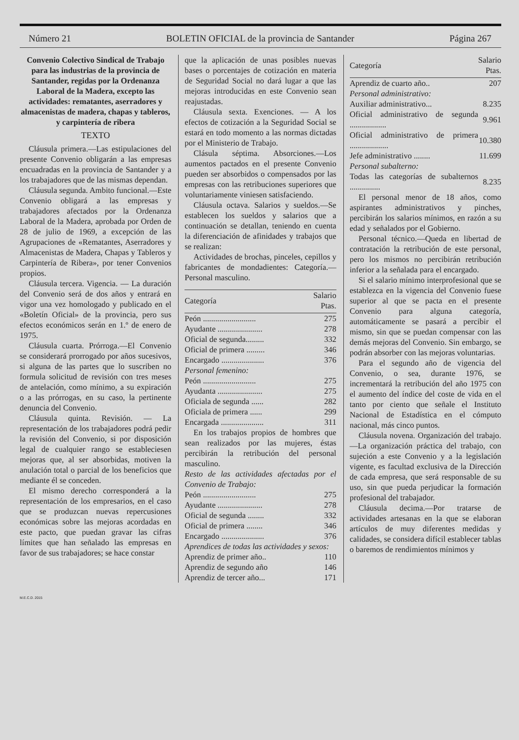Número 21 BOLETIN OFICIAL de la provincia de Santander Página 267
Convenio Colectivo Sindical de Trabajo para las industrias de la provincia de Santander, regidas por la Ordenanza Laboral de la Madera, excepto las actividades: rematantes, aserradores y almacenistas de madera, chapas y tableros, y carpintería de ribera
TEXTO
Cláusula primera.—Las estipulaciones del presente Convenio obligarán a las empresas encuadradas en la provincia de Santander y a los trabajadores que de las mismas dependan.
Cláusula segunda. Ambito funcional.—Este Convenio obligará a las empresas y trabajadores afectados por la Ordenanza Laboral de la Madera, aprobada por Orden de 28 de julio de 1969, a excepción de las Agrupaciones de «Rematantes, Aserradores y Almacenistas de Madera, Chapas y Tableros y Carpintería de Ribera», por tener Convenios propios.
Cláusula tercera. Vigencia. — La duración del Convenio será de dos años y entrará en vigor una vez homologado y publicado en el «Boletín Oficial» de la provincia, pero sus efectos económicos serán en 1.º de enero de 1975.
Cláusula cuarta. Prórroga.—El Convenio se considerará prorrogado por años sucesivos, si alguna de las partes que lo suscriben no formula solicitud de revisión con tres meses de antelación, como mínimo, a su expiración o a las prórrogas, en su caso, la pertinente denuncia del Convenio.
Cláusula quinta. Revisión. — La representación de los trabajadores podrá pedir la revisión del Convenio, si por disposición legal de cualquier rango se estableciesen mejoras que, al ser absorbidas, motiven la anulación total o parcial de los beneficios que mediante él se conceden.
El mismo derecho corresponderá a la representación de los empresarios, en el caso que se produzcan nuevas repercusiones económicas sobre las mejoras acordadas en este pacto, que puedan gravar las cifras límites que han señalado las empresas en favor de sus trabajadores; se hace constar
que la aplicación de unas posibles nuevas bases o porcentajes de cotización en materia de Seguridad Social no dará lugar a que las mejoras introducidas en este Convenio sean reajustadas.
Cláusula sexta. Exenciones. — A los efectos de cotización a la Seguridad Social se estará en todo momento a las normas dictadas por el Ministerio de Trabajo.
Clásula séptima. Absorciones.—Los aumentos pactados en el presente Convenio pueden ser absorbidos o compensados por las empresas con las retribuciones superiores que voluntariamente viniesen satisfaciendo.
Cláusula octava. Salarios y sueldos.—Se establecen los sueldos y salarios que a continuación se detallan, teniendo en cuenta la diferenciación de afinidades y trabajos que se realizan:
Actividades de brochas, pinceles, cepillos y fabricantes de mondadientes: Categoría.—Personal masculino.
| Categoría | Salario Ptas. |
| --- | --- |
| Peón .......................... | 275 |
| Ayudante ...................... | 278 |
| Oficial de segunda......... | 332 |
| Oficial de primera ......... | 346 |
| Encargado ..................... | 376 |
| Personal femenino: | |
| Peón .......................... | 275 |
| Ayudanta ...................... | 275 |
| Oficiala de segunda ...... | 282 |
| Oficiala de primera ...... | 299 |
| Encargada ..................... | 311 |
En los trabajos propios de hombres que sean realizados por las mujeres, éstas percibirán la retribución del personal masculino.
| Resto de las actividades afectadas por el Convenio de Trabajo: | |
| Peón .......................... | 275 |
| Ayudante ...................... | 278 |
| Oficial de segunda ........ | 332 |
| Oficial de primera ........ | 346 |
| Encargado ..................... | 376 |
| Aprendices de todas las actividades y sexos: | |
| Aprendiz de primer año.. | 110 |
| Aprendiz de segundo año | 146 |
| Aprendiz de tercer año... | 171 |
| Categoría | Salario Ptas. |
| --- | --- |
| Aprendiz de cuarto año.. | 207 |
| Personal administrativo: | |
| Auxiliar administrativo... | 8.235 |
| Oficial administrativo de segunda .................. | 9.961 |
| Oficial administrativo de primera ................... | 10.380 |
| Jefe administrativo ........ | 11.699 |
| Personal subalterno: | |
| Todas las categorías de subalternos ............... | 8.235 |
El personal menor de 18 años, como aspirantes administrativos y pinches, percibirán los salarios mínimos, en razón a su edad y señalados por el Gobierno.
Personal técnico.—Queda en libertad de contratación la retribución de este personal, pero los mismos no percibirán retribución inferior a la señalada para el encargado.
Si el salario mínimo interprofesional que se establezca en la vigencia del Convenio fuese superior al que se pacta en el presente Convenio para alguna categoría, automáticamente se pasará a percibir el mismo, sin que se puedan compensar con las demás mejoras del Convenio. Sin embargo, se podrán absorber con las mejoras voluntarias.
Para el segundo año de vigencia del Convenio, o sea, durante 1976, se incrementará la retribución del año 1975 con el aumento del índice del coste de vida en el tanto por ciento que señale el Instituto Nacional de Estadística en el cómputo nacional, más cinco puntos.
Cláusula novena. Organización del trabajo.—La organización práctica del trabajo, con sujeción a este Convenio y a la legislación vigente, es facultad exclusiva de la Dirección de cada empresa, que será responsable de su uso, sin que pueda perjudicar la formación profesional del trabajador.
Cláusula decima.—Por tratarse de actividades artesanas en la que se elaboran artículos de muy diferentes medidas y calidades, se considera difícil establecer tablas o baremos de rendimientos mínimos y
M.E.C.D. 2015